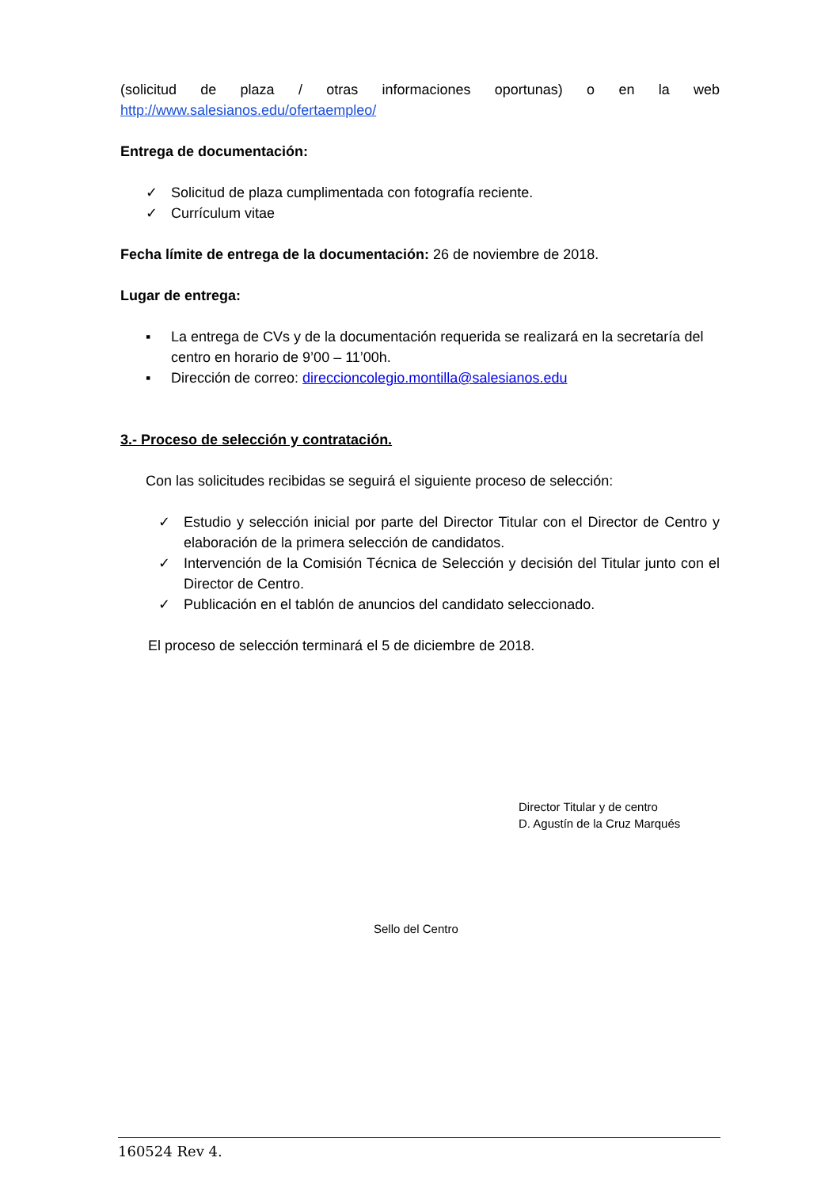(solicitud de plaza / otras informaciones oportunas) o en la web
http://www.salesianos.edu/ofertaempleo/
Entrega de documentación:
✓ Solicitud de plaza cumplimentada con fotografía reciente.
✓ Currículum vitae
Fecha límite de entrega de la documentación: 26 de noviembre de 2018.
Lugar de entrega:
▪ La entrega de CVs y de la documentación requerida se realizará en la secretaría del centro en horario de 9’00 – 11’00h.
▪ Dirección de correo: direccioncolegio.montilla@salesianos.edu
3.- Proceso de selección y contratación.
Con las solicitudes recibidas se seguirá el siguiente proceso de selección:
✓ Estudio y selección inicial por parte del Director Titular con el Director de Centro y elaboración de la primera selección de candidatos.
✓ Intervención de la Comisión Técnica de Selección y decisión del Titular junto con el Director de Centro.
✓ Publicación en el tablón de anuncios del candidato seleccionado.
El proceso de selección terminará el 5 de diciembre de 2018.
Director Titular y de centro
D. Agustín de la Cruz Marqués
Sello del Centro
160524 Rev 4.